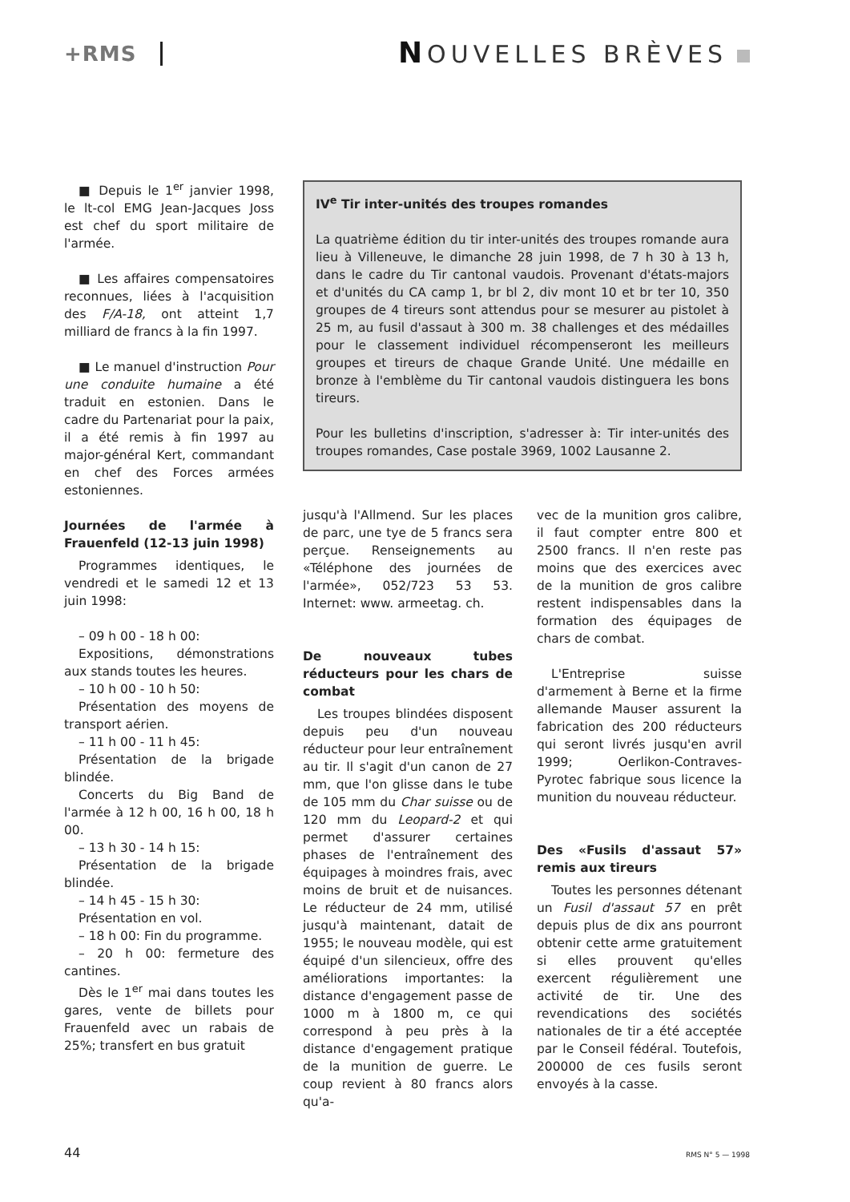+RMS
NOUVELLES BRÈVES
■ Depuis le 1<sup>er</sup> janvier 1998, le lt-col EMG Jean-Jacques Joss est chef du sport militaire de l'armée.
■ Les affaires compensatoires reconnues, liées à l'acquisition des F/A-18, ont atteint 1,7 milliard de francs à la fin 1997.
■ Le manuel d'instruction Pour une conduite humaine a été traduit en estonien. Dans le cadre du Partenariat pour la paix, il a été remis à fin 1997 au major-général Kert, commandant en chef des Forces armées estoniennes.
Journées de l'armée à Frauenfeld (12-13 juin 1998)
Programmes identiques, le vendredi et le samedi 12 et 13 juin 1998:
– 09 h 00 - 18 h 00:
Expositions, démonstrations aux stands toutes les heures.
– 10 h 00 - 10 h 50:
Présentation des moyens de transport aérien.
– 11 h 00 - 11 h 45:
Présentation de la brigade blindée.
Concerts du Big Band de l'armée à 12 h 00, 16 h 00, 18 h 00.
– 13 h 30 - 14 h 15:
Présentation de la brigade blindée.
– 14 h 45 - 15 h 30:
Présentation en vol.
– 18 h 00: Fin du programme.
– 20 h 00: fermeture des cantines.
Dès le 1<sup>er</sup> mai dans toutes les gares, vente de billets pour Frauenfeld avec un rabais de 25%; transfert en bus gratuit
IV<sup>e</sup> Tir inter-unités des troupes romandes
La quatrième édition du tir inter-unités des troupes romande aura lieu à Villeneuve, le dimanche 28 juin 1998, de 7 h 30 à 13 h, dans le cadre du Tir cantonal vaudois. Provenant d'états-majors et d'unités du CA camp 1, br bl 2, div mont 10 et br ter 10, 350 groupes de 4 tireurs sont attendus pour se mesurer au pistolet à 25 m, au fusil d'assaut à 300 m. 38 challenges et des médailles pour le classement individuel récompenseront les meilleurs groupes et tireurs de chaque Grande Unité. Une médaille en bronze à l'emblème du Tir cantonal vaudois distinguera les bons tireurs.
Pour les bulletins d'inscription, s'adresser à: Tir inter-unités des troupes romandes, Case postale 3969, 1002 Lausanne 2.
jusqu'à l'Allmend. Sur les places de parc, une tye de 5 francs sera perçue. Renseignements au «Téléphone des journées de l'armée», 052/723 53 53. Internet: www. armeetag. ch.
De nouveaux tubes réducteurs pour les chars de combat
Les troupes blindées disposent depuis peu d'un nouveau réducteur pour leur entraînement au tir. Il s'agit d'un canon de 27 mm, que l'on glisse dans le tube de 105 mm du Char suisse ou de 120 mm du Leopard-2 et qui permet d'assurer certaines phases de l'entraînement des équipages à moindres frais, avec moins de bruit et de nuisances. Le réducteur de 24 mm, utilisé jusqu'à maintenant, datait de 1955; le nouveau modèle, qui est équipé d'un silencieux, offre des améliorations importantes: la distance d'engagement passe de 1000 m à 1800 m, ce qui correspond à peu près à la distance d'engagement pratique de la munition de guerre. Le coup revient à 80 francs alors qu'a-
vec de la munition gros calibre, il faut compter entre 800 et 2500 francs. Il n'en reste pas moins que des exercices avec de la munition de gros calibre restent indispensables dans la formation des équipages de chars de combat.
L'Entreprise suisse d'armement à Berne et la firme allemande Mauser assurent la fabrication des 200 réducteurs qui seront livrés jusqu'en avril 1999; Oerlikon-Contraves-Pyrotec fabrique sous licence la munition du nouveau réducteur.
Des «Fusils d'assaut 57» remis aux tireurs
Toutes les personnes détenant un Fusil d'assaut 57 en prêt depuis plus de dix ans pourront obtenir cette arme gratuitement si elles prouvent qu'elles exercent régulièrement une activité de tir. Une des revendications des sociétés nationales de tir a été acceptée par le Conseil fédéral. Toutefois, 200000 de ces fusils seront envoyés à la casse.
44 RMS N° 5 — 1998